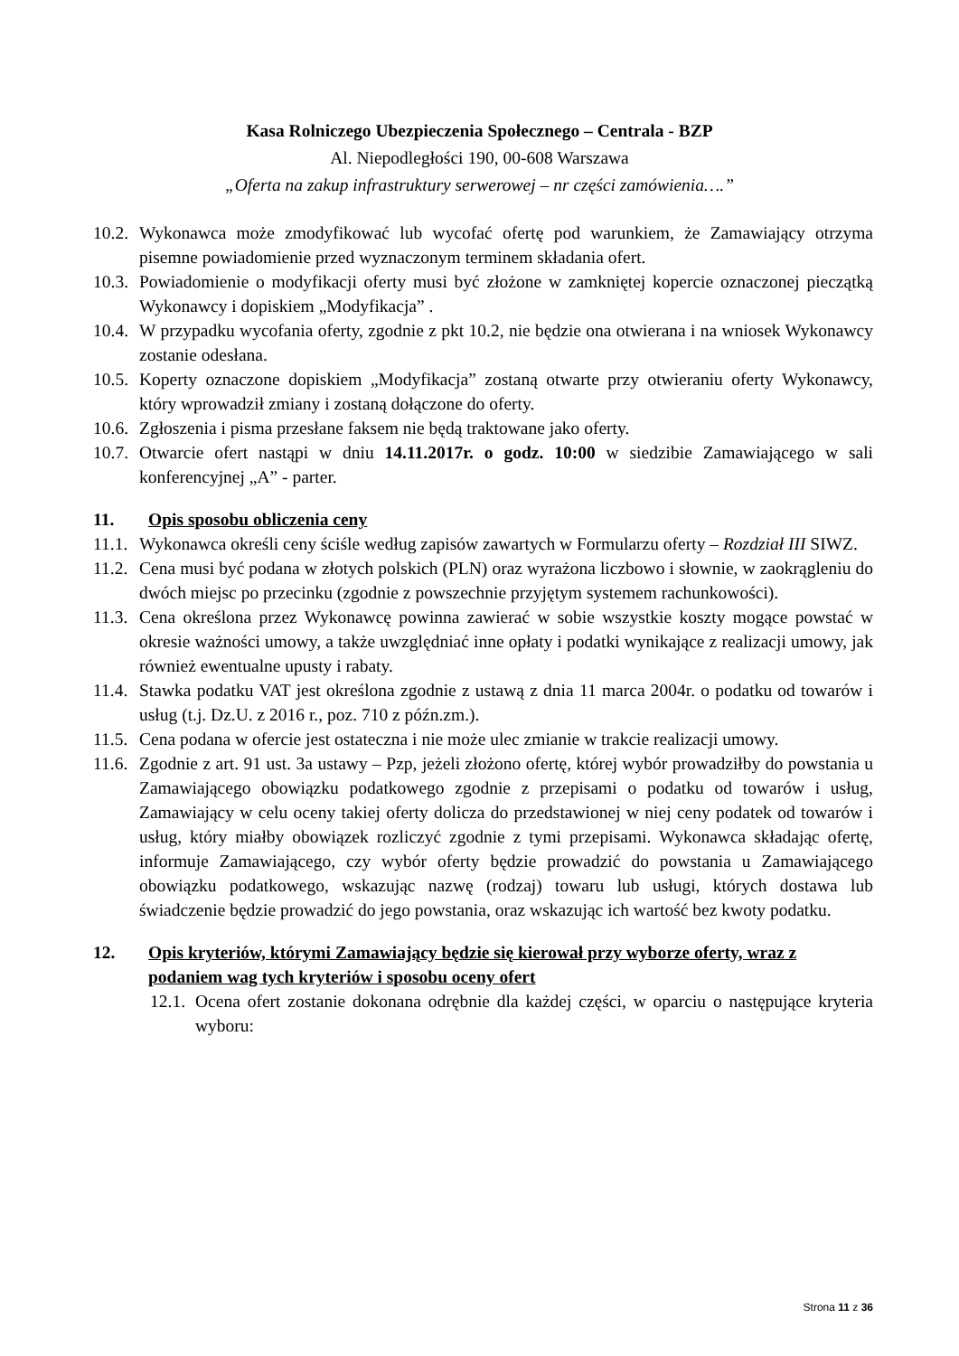Kasa Rolniczego Ubezpieczenia Społecznego – Centrala - BZP
Al. Niepodległości 190, 00-608 Warszawa
„Oferta na zakup infrastruktury serwerowej – nr części zamówienia….”
10.2. Wykonawca może zmodyfikować lub wycofać ofertę pod warunkiem, że Zamawiający otrzyma pisemne powiadomienie przed wyznaczonym terminem składania ofert.
10.3. Powiadomienie o modyfikacji oferty musi być złożone w zamkniętej kopercie oznaczonej pieczątką Wykonawcy i dopiskiem „Modyfikacja” .
10.4. W przypadku wycofania oferty, zgodnie z pkt 10.2, nie będzie ona otwierana i na wniosek Wykonawcy zostanie odesłana.
10.5. Koperty oznaczone dopiskiem „Modyfikacja” zostaną otwarte przy otwieraniu oferty Wykonawcy, który wprowadził zmiany i zostaną dołączone do oferty.
10.6. Zgłoszenia i pisma przesłane faksem nie będą traktowane jako oferty.
10.7. Otwarcie ofert nastąpi w dniu 14.11.2017r. o godz. 10:00 w siedzibie Zamawiającego w sali konferencyjnej „A” - parter.
11. Opis sposobu obliczenia ceny
11.1. Wykonawca określi ceny ściśle według zapisów zawartych w Formularzu oferty – Rozdział III SIWZ.
11.2. Cena musi być podana w złotych polskich (PLN) oraz wyrażona liczbowo i słownie, w zaokrągleniu do dwóch miejsc po przecinku (zgodnie z powszechnie przyjętym systemem rachunkowości).
11.3. Cena określona przez Wykonawcę powinna zawierać w sobie wszystkie koszty mogące powstać w okresie ważności umowy, a także uwzględniać inne opłaty i podatki wynikające z realizacji umowy, jak również ewentualne upusty i rabaty.
11.4. Stawka podatku VAT jest określona zgodnie z ustawą z dnia 11 marca 2004r. o podatku od towarów i usług (t.j. Dz.U. z 2016 r., poz. 710 z późn.zm.).
11.5. Cena podana w ofercie jest ostateczna i nie może ulec zmianie w trakcie realizacji umowy.
11.6. Zgodnie z art. 91 ust. 3a ustawy – Pzp, jeżeli złożono ofertę, której wybór prowadziłby do powstania u Zamawiającego obowiązku podatkowego zgodnie z przepisami o podatku od towarów i usług, Zamawiający w celu oceny takiej oferty dolicza do przedstawionej w niej ceny podatek od towarów i usług, który miałby obowiązek rozliczyć zgodnie z tymi przepisami. Wykonawca składając ofertę, informuje Zamawiającego, czy wybór oferty będzie prowadzić do powstania u Zamawiającego obowiązku podatkowego, wskazując nazwę (rodzaj) towaru lub usługi, których dostawa lub świadczenie będzie prowadzić do jego powstania, oraz wskazując ich wartość bez kwoty podatku.
12. Opis kryteriów, którymi Zamawiający będzie się kierował przy wyborze oferty, wraz z podaniem wag tych kryteriów i sposobu oceny ofert
12.1. Ocena ofert zostanie dokonana odrębnie dla każdej części, w oparciu o następujące kryteria wyboru:
Strona 11 z 36